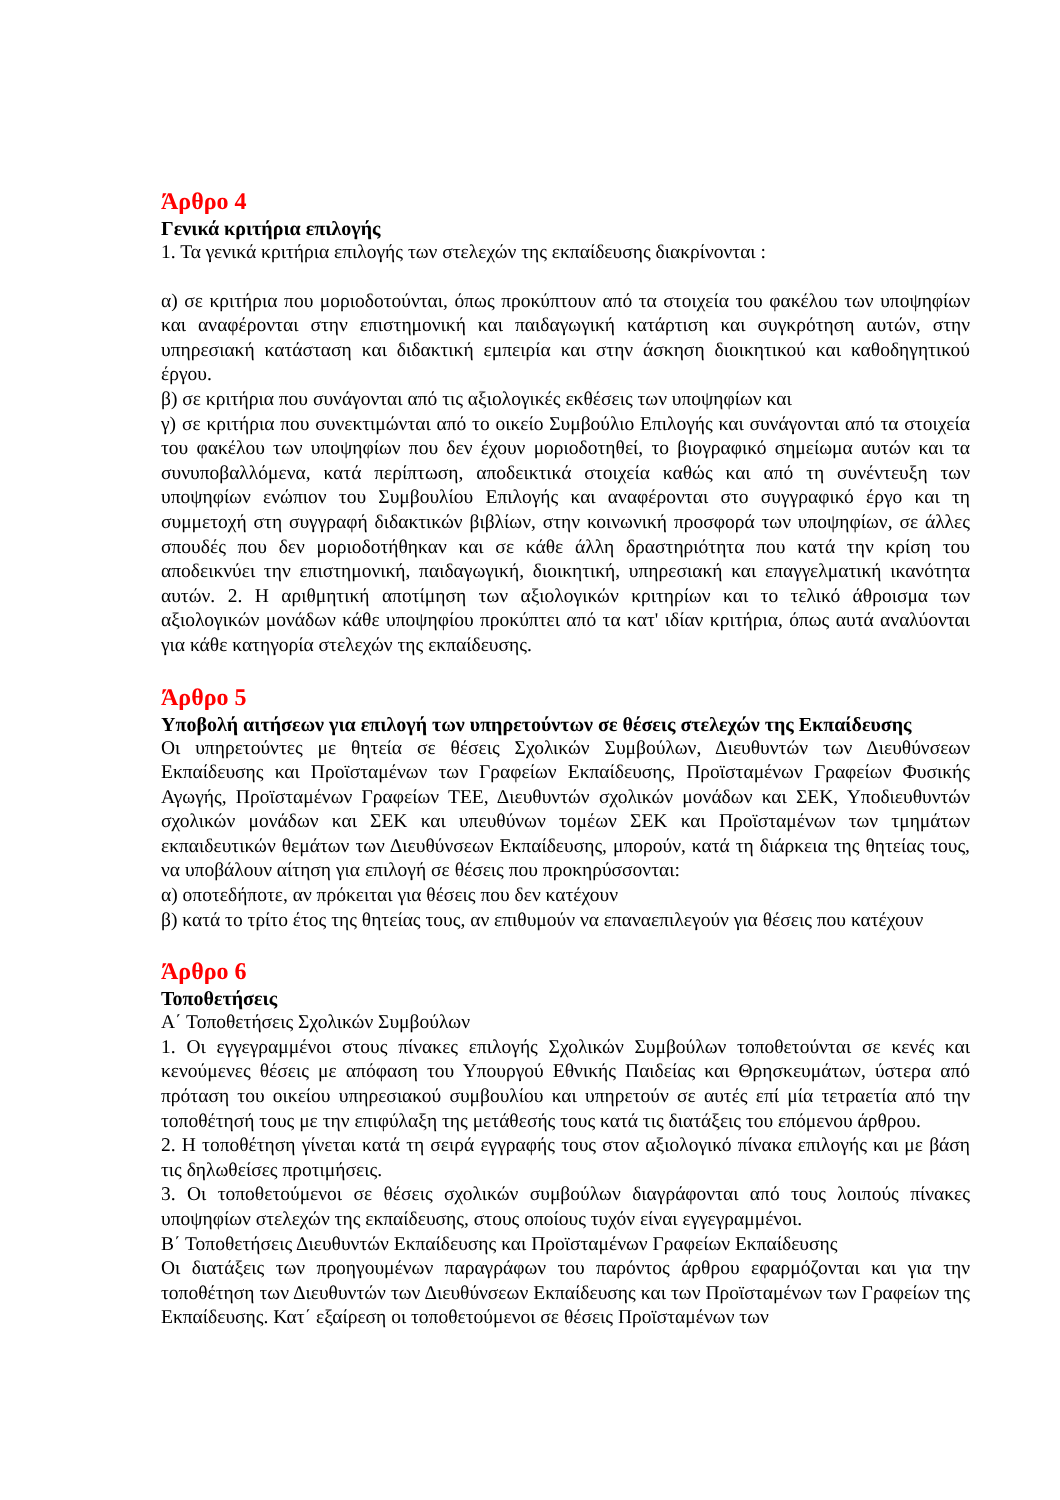Άρθρο 4
Γενικά κριτήρια επιλογής
1. Τα γενικά κριτήρια επιλογής των στελεχών της εκπαίδευσης διακρίνονται :
α) σε κριτήρια που μοριοδοτούνται, όπως προκύπτουν από τα στοιχεία του φακέλου των υποψηφίων και αναφέρονται στην επιστημονική και παιδαγωγική κατάρτιση και συγκρότηση αυτών, στην υπηρεσιακή κατάσταση και διδακτική εμπειρία και στην άσκηση διοικητικού και καθοδηγητικού έργου.
β) σε κριτήρια που συνάγονται από τις αξιολογικές εκθέσεις των υποψηφίων και
γ) σε κριτήρια που συνεκτιμώνται από το οικείο Συμβούλιο Επιλογής και συνάγονται από τα στοιχεία του φακέλου των υποψηφίων που δεν έχουν μοριοδοτηθεί, το βιογραφικό σημείωμα αυτών και τα συνυποβαλλόμενα, κατά περίπτωση, αποδεικτικά στοιχεία καθώς και από τη συνέντευξη των υποψηφίων ενώπιον του Συμβουλίου Επιλογής και αναφέρονται στο συγγραφικό έργο και τη συμμετοχή στη συγγραφή διδακτικών βιβλίων, στην κοινωνική προσφορά των υποψηφίων, σε άλλες σπουδές που δεν μοριοδοτήθηκαν και σε κάθε άλλη δραστηριότητα που κατά την κρίση του αποδεικνύει την επιστημονική, παιδαγωγική, διοικητική, υπηρεσιακή και επαγγελματική ικανότητα αυτών. 2. Η αριθμητική αποτίμηση των αξιολογικών κριτηρίων και το τελικό άθροισμα των αξιολογικών μονάδων κάθε υποψηφίου προκύπτει από τα κατ' ιδίαν κριτήρια, όπως αυτά αναλύονται για κάθε κατηγορία στελεχών της εκπαίδευσης.
Άρθρο 5
Υποβολή αιτήσεων για επιλογή των υπηρετούντων σε θέσεις στελεχών της Εκπαίδευσης
Οι υπηρετούντες με θητεία σε θέσεις Σχολικών Συμβούλων, Διευθυντών των Διευθύνσεων Εκπαίδευσης και Προϊσταμένων των Γραφείων Εκπαίδευσης, Προϊσταμένων Γραφείων Φυσικής Αγωγής, Προϊσταμένων Γραφείων ΤΕΕ, Διευθυντών σχολικών μονάδων και ΣΕΚ, Υποδιευθυντών σχολικών μονάδων και ΣΕΚ και υπευθύνων τομέων ΣΕΚ και Προϊσταμένων των τμημάτων εκπαιδευτικών θεμάτων των Διευθύνσεων Εκπαίδευσης, μπορούν, κατά τη διάρκεια της θητείας τους, να υποβάλουν αίτηση για επιλογή σε θέσεις που προκηρύσσονται:
α) οποτεδήποτε, αν πρόκειται για θέσεις που δεν κατέχουν
β) κατά το τρίτο έτος της θητείας τους, αν επιθυμούν να επαναεπιλεγούν για θέσεις που κατέχουν
Άρθρο 6
Τοποθετήσεις
Α΄ Τοποθετήσεις Σχολικών Συμβούλων
1. Οι εγγεγραμμένοι στους πίνακες επιλογής Σχολικών Συμβούλων τοποθετούνται σε κενές και κενούμενες θέσεις με απόφαση του Υπουργού Εθνικής Παιδείας και Θρησκευμάτων, ύστερα από πρόταση του οικείου υπηρεσιακού συμβουλίου και υπηρετούν σε αυτές επί μία τετραετία από την τοποθέτησή τους με την επιφύλαξη της μετάθεσής τους κατά τις διατάξεις του επόμενου άρθρου.
2. Η τοποθέτηση γίνεται κατά τη σειρά εγγραφής τους στον αξιολογικό πίνακα επιλογής και με βάση τις δηλωθείσες προτιμήσεις.
3. Οι τοποθετούμενοι σε θέσεις σχολικών συμβούλων διαγράφονται από τους λοιπούς πίνακες υποψηφίων στελεχών της εκπαίδευσης, στους οποίους τυχόν είναι εγγεγραμμένοι.
Β΄ Τοποθετήσεις Διευθυντών Εκπαίδευσης και Προϊσταμένων Γραφείων Εκπαίδευσης
Οι διατάξεις των προηγουμένων παραγράφων του παρόντος άρθρου εφαρμόζονται και για την τοποθέτηση των Διευθυντών των Διευθύνσεων Εκπαίδευσης και των Προϊσταμένων των Γραφείων της Εκπαίδευσης. Κατ΄ εξαίρεση οι τοποθετούμενοι σε θέσεις Προϊσταμένων των